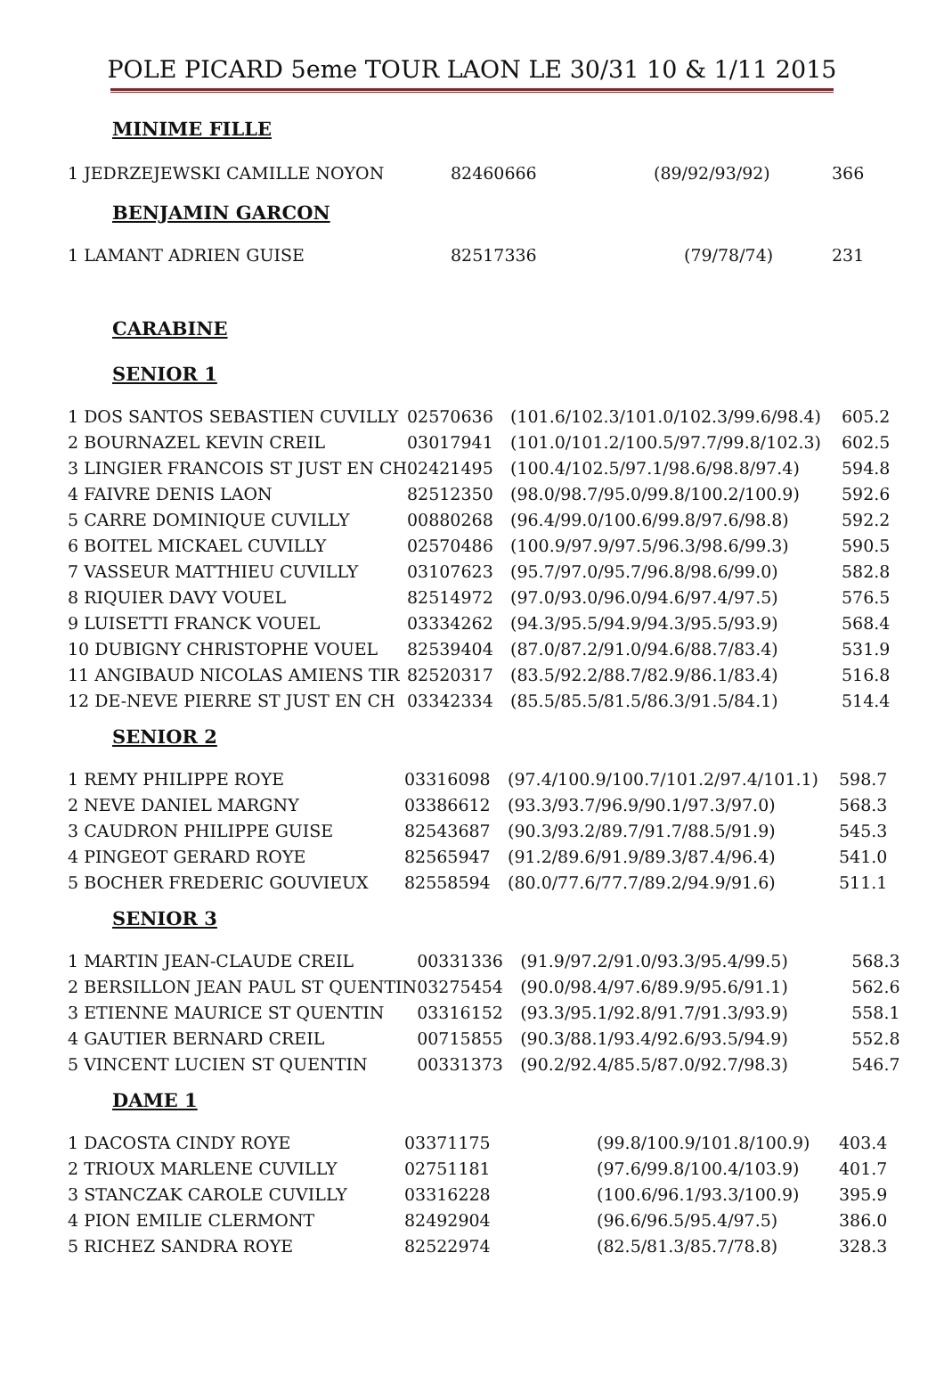POLE PICARD 5eme TOUR LAON LE 30/31 10 & 1/11 2015
MINIME FILLE
| 1 JEDRZEJEWSKI CAMILLE NOYON | 82460666 | (89/92/93/92) | 366 |
BENJAMIN GARCON
| 1 LAMANT ADRIEN GUISE | 82517336 | (79/78/74) | 231 |
CARABINE
SENIOR 1
| 1 DOS SANTOS SEBASTIEN CUVILLY | 02570636 | (101.6/102.3/101.0/102.3/99.6/98.4) | 605.2 |
| 2 BOURNAZEL KEVIN CREIL | 03017941 | (101.0/101.2/100.5/97.7/99.8/102.3) | 602.5 |
| 3 LINGIER FRANCOIS ST JUST EN CH | 02421495 | (100.4/102.5/97.1/98.6/98.8/97.4) | 594.8 |
| 4 FAIVRE DENIS LAON | 82512350 | (98.0/98.7/95.0/99.8/100.2/100.9) | 592.6 |
| 5 CARRE DOMINIQUE CUVILLY | 00880268 | (96.4/99.0/100.6/99.8/97.6/98.8) | 592.2 |
| 6 BOITEL MICKAEL CUVILLY | 02570486 | (100.9/97.9/97.5/96.3/98.6/99.3) | 590.5 |
| 7 VASSEUR MATTHIEU CUVILLY | 03107623 | (95.7/97.0/95.7/96.8/98.6/99.0) | 582.8 |
| 8 RIQUIER DAVY VOUEL | 82514972 | (97.0/93.0/96.0/94.6/97.4/97.5) | 576.5 |
| 9 LUISETTI FRANCK VOUEL | 03334262 | (94.3/95.5/94.9/94.3/95.5/93.9) | 568.4 |
| 10 DUBIGNY CHRISTOPHE VOUEL | 82539404 | (87.0/87.2/91.0/94.6/88.7/83.4) | 531.9 |
| 11 ANGIBAUD NICOLAS AMIENS TIR | 82520317 | (83.5/92.2/88.7/82.9/86.1/83.4) | 516.8 |
| 12 DE-NEVE PIERRE ST JUST EN CH | 03342334 | (85.5/85.5/81.5/86.3/91.5/84.1) | 514.4 |
SENIOR 2
| 1 REMY PHILIPPE ROYE | 03316098 | (97.4/100.9/100.7/101.2/97.4/101.1) | 598.7 |
| 2 NEVE DANIEL MARGNY | 03386612 | (93.3/93.7/96.9/90.1/97.3/97.0) | 568.3 |
| 3 CAUDRON PHILIPPE GUISE | 82543687 | (90.3/93.2/89.7/91.7/88.5/91.9) | 545.3 |
| 4 PINGEOT GERARD ROYE | 82565947 | (91.2/89.6/91.9/89.3/87.4/96.4) | 541.0 |
| 5 BOCHER FREDERIC GOUVIEUX | 82558594 | (80.0/77.6/77.7/89.2/94.9/91.6) | 511.1 |
SENIOR 3
| 1 MARTIN JEAN-CLAUDE CREIL | 00331336 | (91.9/97.2/91.0/93.3/95.4/99.5) | 568.3 |
| 2 BERSILLON JEAN PAUL ST QUENTIN | 03275454 | (90.0/98.4/97.6/89.9/95.6/91.1) | 562.6 |
| 3 ETIENNE MAURICE ST QUENTIN | 03316152 | (93.3/95.1/92.8/91.7/91.3/93.9) | 558.1 |
| 4 GAUTIER BERNARD CREIL | 00715855 | (90.3/88.1/93.4/92.6/93.5/94.9) | 552.8 |
| 5 VINCENT LUCIEN ST QUENTIN | 00331373 | (90.2/92.4/85.5/87.0/92.7/98.3) | 546.7 |
DAME 1
| 1 DACOSTA CINDY ROYE | 03371175 | (99.8/100.9/101.8/100.9) | 403.4 |
| 2 TRIOUX MARLENE CUVILLY | 02751181 | (97.6/99.8/100.4/103.9) | 401.7 |
| 3 STANCZAK CAROLE CUVILLY | 03316228 | (100.6/96.1/93.3/100.9) | 395.9 |
| 4 PION EMILIE CLERMONT | 82492904 | (96.6/96.5/95.4/97.5) | 386.0 |
| 5 RICHEZ SANDRA ROYE | 82522974 | (82.5/81.3/85.7/78.8) | 328.3 |